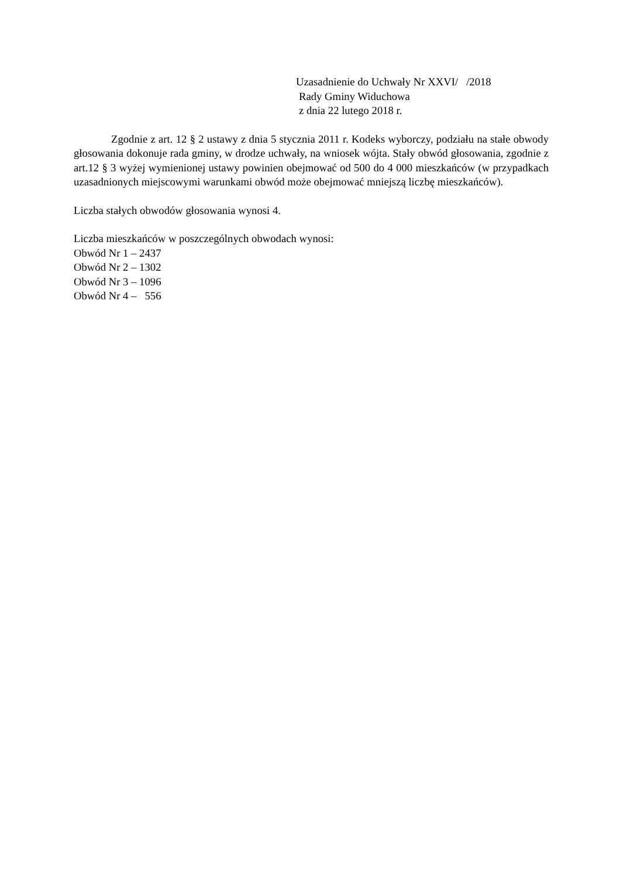Uzasadnienie do Uchwały Nr XXVI/ /2018
Rady Gminy Widuchowa
z dnia 22 lutego 2018 r.
Zgodnie z art. 12 § 2 ustawy z dnia 5 stycznia 2011 r. Kodeks wyborczy, podziału na stałe obwody głosowania dokonuje rada gminy, w drodze uchwały, na wniosek wójta. Stały obwód głosowania, zgodnie z art.12 § 3 wyżej wymienionej ustawy powinien obejmować od 500 do 4 000 mieszkańców (w przypadkach uzasadnionych miejscowymi warunkami obwód może obejmować mniejszą liczbę mieszkańców).
Liczba stałych obwodów głosowania wynosi 4.
Liczba mieszkańców w poszczególnych obwodach wynosi:
Obwód Nr 1 – 2437
Obwód Nr 2 – 1302
Obwód Nr 3 – 1096
Obwód Nr 4 – 556